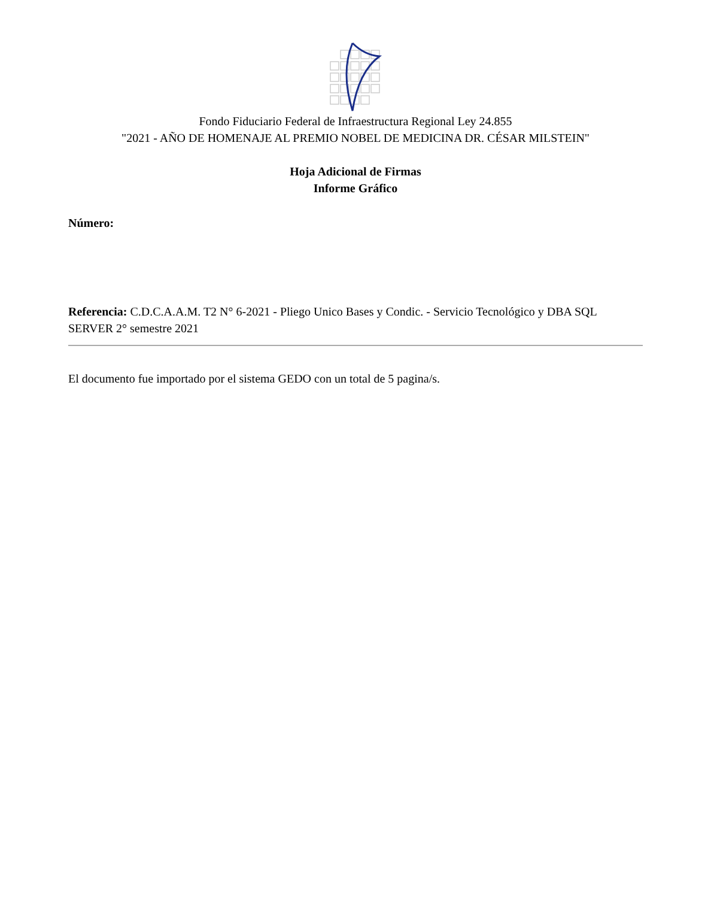Fondo Fiduciario Federal de Infraestructura Regional Ley 24.855
"2021 - AÑO DE HOMENAJE AL PREMIO NOBEL DE MEDICINA DR. CÉSAR MILSTEIN"
Hoja Adicional de Firmas
Informe Gráfico
Número:
Referencia: C.D.C.A.A.M. T2 N° 6-2021 - Pliego Unico Bases y Condic. - Servicio Tecnológico y DBA SQL SERVER 2° semestre 2021
El documento fue importado por el sistema GEDO con un total de 5 pagina/s.